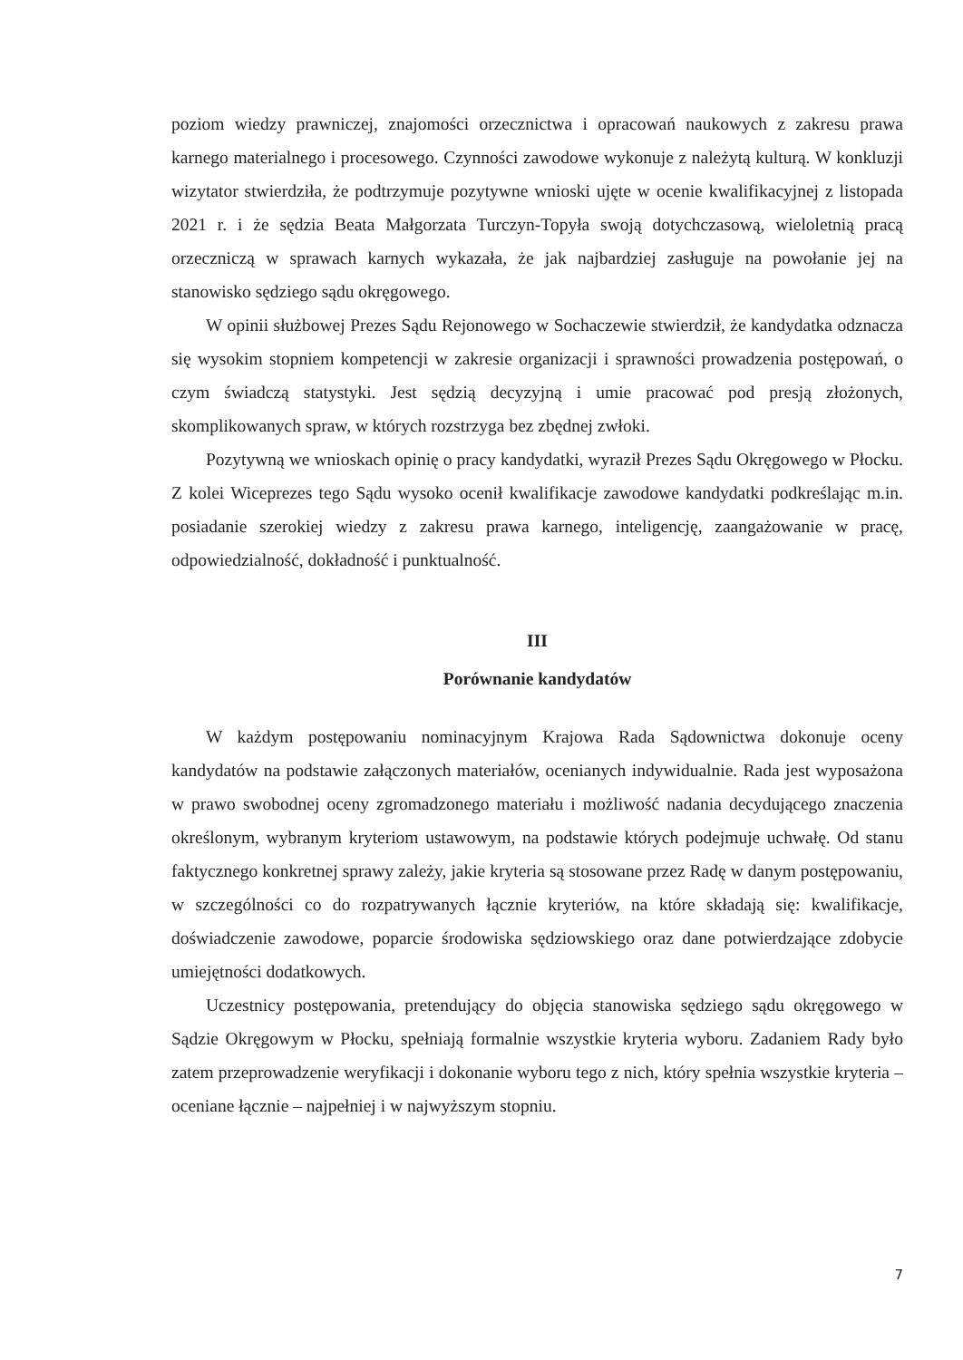poziom wiedzy prawniczej, znajomości orzecznictwa i opracowań naukowych z zakresu prawa karnego materialnego i procesowego. Czynności zawodowe wykonuje z należytą kulturą. W konkluzji wizytator stwierdziła, że podtrzymuje pozytywne wnioski ujęte w ocenie kwalifikacyjnej z listopada 2021 r. i że sędzia Beata Małgorzata Turczyn-Topyła swoją dotychczasową, wieloletnią pracą orzeczniczą w sprawach karnych wykazała, że jak najbardziej zasługuje na powołanie jej na stanowisko sędziego sądu okręgowego.
W opinii służbowej Prezes Sądu Rejonowego w Sochaczewie stwierdził, że kandydatka odznacza się wysokim stopniem kompetencji w zakresie organizacji i sprawności prowadzenia postępowań, o czym świadczą statystyki. Jest sędzią decyzyjną i umie pracować pod presją złożonych, skomplikowanych spraw, w których rozstrzyga bez zbędnej zwłoki.
Pozytywną we wnioskach opinię o pracy kandydatki, wyraził Prezes Sądu Okręgowego w Płocku. Z kolei Wiceprezes tego Sądu wysoko ocenił kwalifikacje zawodowe kandydatki podkreślając m.in. posiadanie szerokiej wiedzy z zakresu prawa karnego, inteligencję, zaangażowanie w pracę, odpowiedzialność, dokładność i punktualność.
III
Porównanie kandydatów
W każdym postępowaniu nominacyjnym Krajowa Rada Sądownictwa dokonuje oceny kandydatów na podstawie załączonych materiałów, ocenianych indywidualnie. Rada jest wyposażona w prawo swobodnej oceny zgromadzonego materiału i możliwość nadania decydującego znaczenia określonym, wybranym kryteriom ustawowym, na podstawie których podejmuje uchwałę. Od stanu faktycznego konkretnej sprawy zależy, jakie kryteria są stosowane przez Radę w danym postępowaniu, w szczególności co do rozpatrywanych łącznie kryteriów, na które składają się: kwalifikacje, doświadczenie zawodowe, poparcie środowiska sędziowskiego oraz dane potwierdzające zdobycie umiejętności dodatkowych.
Uczestnicy postępowania, pretendujący do objęcia stanowiska sędziego sądu okręgowego w Sądzie Okręgowym w Płocku, spełniają formalnie wszystkie kryteria wyboru. Zadaniem Rady było zatem przeprowadzenie weryfikacji i dokonanie wyboru tego z nich, który spełnia wszystkie kryteria – oceniane łącznie – najpełniej i w najwyższym stopniu.
7